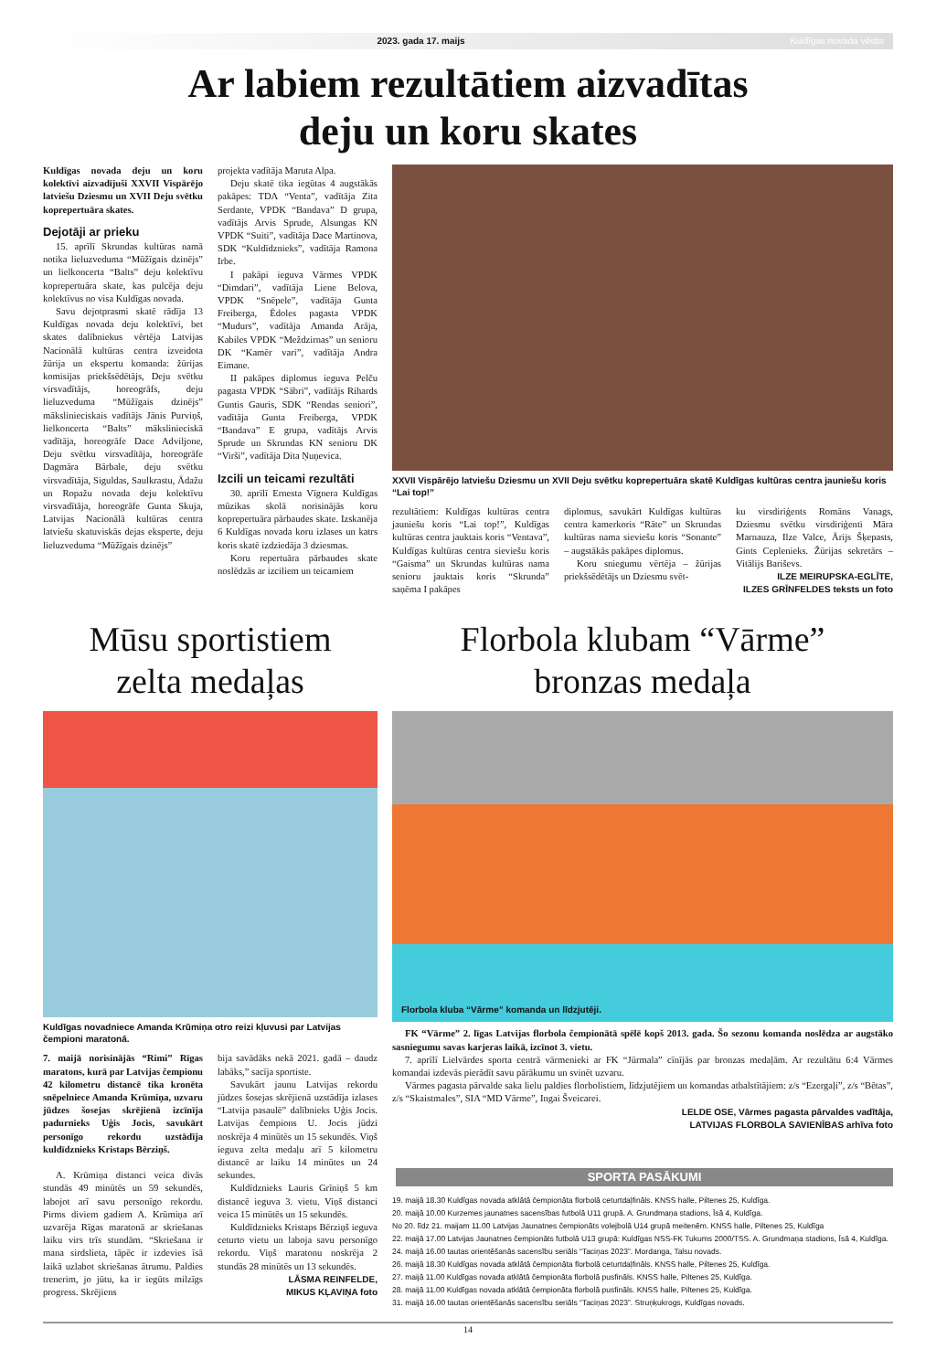2023. gada 17. maijs Kuldīgas novada vēstis
Ar labiem rezultātiem aizvadītas
deju un koru skates
Kuldīgas novada deju un koru kolektīvi aizvadījuši XXVII Vispārējo latviešu Dziesmu un XVII Deju svētku koprepertuāra skates.
Dejotāji ar prieku
15. aprīlī Skrundas kultūras namā notika lieluzveduma “Mūžīgais dzinējs” un lielkoncerta “Balts” deju kolektīvu koprepertuāra skate, kas pulcēja deju kolektīvus no visa Kuldīgas novada.
Savu dejotprasmi skatē rādīja 13 Kuldīgas novada deju kolektīvi, bet skates dalībniekus vērtēja Latvijas Nacionālā kultūras centra izveidota žūrija un ekspertu komanda: žūrijas komisijas priekšsēdētājs, Deju svētku virsvadītājs, horeogrāfs, deju lieluzveduma “Mūžīgais dzinējs” mākslinieciskais vadītājs Jānis Purviņš, lielkoncerta “Balts” mākslinieciskā vadītāja, horeogrāfe Dace Adviljone, Deju svētku virsvadītāja, horeogrāfe Dagmāra Bārbale, deju svētku virsvadītāja, Siguldas, Saulkrastu, Ādažu un Ropažu novada deju kolektīvu virsvadītāja, horeogrāfe Gunta Skuja, Latvijas Nacionālā kultūras centra latviešu skatuviskās dejas eksperte, deju lieluzveduma “Mūžīgais dzinējs”
projekta vadītāja Maruta Alpa.
Deju skatē tika iegūtas 4 augstākās pakāpes: TDA “Venta”, vadītāja Zita Serdante, VPDK “Bandava” D grupa, vadītājs Arvis Sprude, Alsungas KN VPDK “Suiti”, vadītāja Dace Martinova, SDK “Kuldīdznieks”, vadītāja Ramona Irbe.
I pakāpi ieguva Vārmes VPDK “Dimdari”, vadītāja Liene Belova, VPDK “Snēpele”, vadītāja Gunta Freiberga, Ēdoles pagasta VPDK “Mudurs”, vadītāja Amanda Arāja, Kabiles VPDK “Meždzirnas” un senioru DK “Kamēr vari”, vadītāja Andra Eimane.
II pakāpes diplomus ieguva Pelču pagasta VPDK “Sābri”, vadītājs Rihards Guntis Gauris, SDK “Rendas seniori”, vadītāja Gunta Freiberga, VPDK “Bandava” E grupa, vadītājs Arvis Sprude un Skrundas KN senioru DK “Virši”, vadītāja Dita Ņuņevica.
Izcili un teicami rezultāti
30. aprīlī Ernesta Vīgnera Kuldīgas mūzikas skolā norisinājās koru koprepertuāra pārbaudes skate. Izskanēja 6 Kuldīgas novada koru izlases un katrs koris skatē izdziedāja 3 dziesmas.
Koru repertuāra pārbaudes skate noslēdzās ar izciliem un teicamiem
XXVII Vispārējo latviešu Dziesmu un XVII Deju svētku koprepertuāra skatē Kuldīgas kultūras centra jauniešu koris “Lai top!”
rezultātiem: Kuldīgas kultūras centra jauniešu koris “Lai top!”, Kuldīgas kultūras centra jauktais koris “Ventava”, Kuldīgas kultūras centra sieviešu koris “Gaisma” un Skrundas kultūras nama senioru jauktais koris “Skrunda” saņēma I pakāpes
diplomus, savukārt Kuldīgas kultūras centra kamerkoris “Rāte” un Skrundas kultūras nama sieviešu koris “Sonante” – augstākās pakāpes diplomus.
Koru sniegumu vērtēja – žūrijas priekšsēdētājs un Dziesmu svēt-
ku virsdiriģents Romāns Vanags, Dziesmu svētku virsdiriģenti Māra Marnauza, Ilze Valce, Ārijs Šķepasts, Gints Ceplenieks. Žūrijas sekretārs – Vitālijs Bariševs.
ILZE MEIRUPSKA-EGLĪTE,
ILZES GRĪNFELDES teksts un foto
Mūsu sportistiem
zelta medaļas
Kuldīgas novadniece Amanda Krūmiņa otro reizi kļuvusi par Latvijas čempioni maratonā.
7. maijā norisinājās “Rimi” Rīgas maratons, kurā par Latvijas čempionu 42 kilometru distancē tika kronēta snēpelniece Amanda Krūmiņa, uzvaru jūdzes šosejas skrējienā izcīnīja padurnieks Uģis Jocis, savukārt personīgo rekordu uzstādīja kuldīdznieks Kristaps Bērziņš.
A. Krūmiņa distanci veica divās stundās 49 minūtēs un 59 sekundēs, labojot arī savu personīgo rekordu. Pirms diviem gadiem A. Krūmiņa arī uzvarēja Rīgas maratonā ar skriešanas laiku virs trīs stundām. “Skriešana ir mana sirdslieta, tāpēc ir izdevies īsā laikā uzlabot skriešanas ātrumu. Paldies trenerim, jo jūtu, ka ir iegūts milzīgs progress. Skrējiens
bija savādāks nekā 2021. gadā – daudz labāks,” sacīja sportiste.
Savukārt jaunu Latvijas rekordu jūdzes šosejas skrējienā uzstādīja izlases “Latvija pasaulē” dalībnieks Uģis Jocis. Latvijas čempions U. Jocis jūdzi noskrēja 4 minūtēs un 15 sekundēs. Viņš ieguva zelta medaļu arī 5 kilometru distancē ar laiku 14 minūtes un 24 sekundes.
Kuldīdznieks Lauris Grīniņš 5 km distancē ieguva 3. vietu. Viņš distanci veica 15 minūtēs un 15 sekundēs.
Kuldīdznieks Kristaps Bērziņš ieguva ceturto vietu un laboja savu personīgo rekordu. Viņš maratonu noskrēja 2 stundās 28 minūtēs un 13 sekundēs.
LĀSMA REINFELDE,
MIKUS KĻAVIŅA foto
Florbola klubam “Vārme”
bronzas medaļa
Florbola kluba “Vārme” komanda un līdzjutēji.
FK “Vārme” 2. līgas Latvijas florbola čempionātā spēlē kopš 2013. gada. Šo sezonu komanda noslēdza ar augstāko sasniegumu savas karjeras laikā, izcīnot 3. vietu.
7. aprīlī Lielvārdes sporta centrā vārmenieki ar FK “Jūrmala” cīnījās par bronzas medaļām. Ar rezultātu 6:4 Vārmes komandai izdevās pierādīt savu pārākumu un svinēt uzvaru.
Vārmes pagasta pārvalde saka lielu paldies florbolistiem, līdzjutējiem un komandas atbalstītājiem: z/s “Ezergaļi”, z/s “Bētas”, z/s “Skaistmales”, SIA “MD Vārme”, Ingai Šveicarei.
LELDE OSE, Vārmes pagasta pārvaldes vadītāja,
LATVIJAS FLORBOLA SAVIENĪBAS arhīva foto
SPORTA PASĀKUMI
19. maijā 18.30 Kuldīgas novada atklātā čempionāta florbolā ceturtdaļfināls. KNSS halle, Piltenes 25, Kuldīga.
20. maijā 10.00 Kurzemes jaunatnes sacensības futbolā U11 grupā. A. Grundmaņa stadions, Īsā 4, Kuldīga.
No 20. līdz 21. maijam 11.00 Latvijas Jaunatnes čempionāts volejbolā U14 grupā meitenēm. KNSS halle, Piltenes 25, Kuldīga
22. maijā 17.00 Latvijas Jaunatnes čempionāts futbolā U13 grupā: Kuldīgas NSS-FK Tukums 2000/TSS. A. Grundmaņa stadions, Īsā 4, Kuldīga.
24. maijā 16.00 tautas orientēšanās sacensību seriāls “Taciņas 2023”. Mordanga, Talsu novads.
26. maijā 18.30 Kuldīgas novada atklātā čempionāta florbolā ceturtdaļfināls. KNSS halle, Piltenes 25, Kuldīga.
27. maijā 11.00 Kuldīgas novada atklātā čempionāta florbolā pusfināls. KNSS halle, Piltenes 25, Kuldīga.
28. maijā 11.00 Kuldīgas novada atklātā čempionāta florbolā pusfināls. KNSS halle, Piltenes 25, Kuldīga.
31. maijā 16.00 tautas orientēšanās sacensību seriāls “Taciņas 2023”. Struņķukrogs, Kuldīgas novads.
14